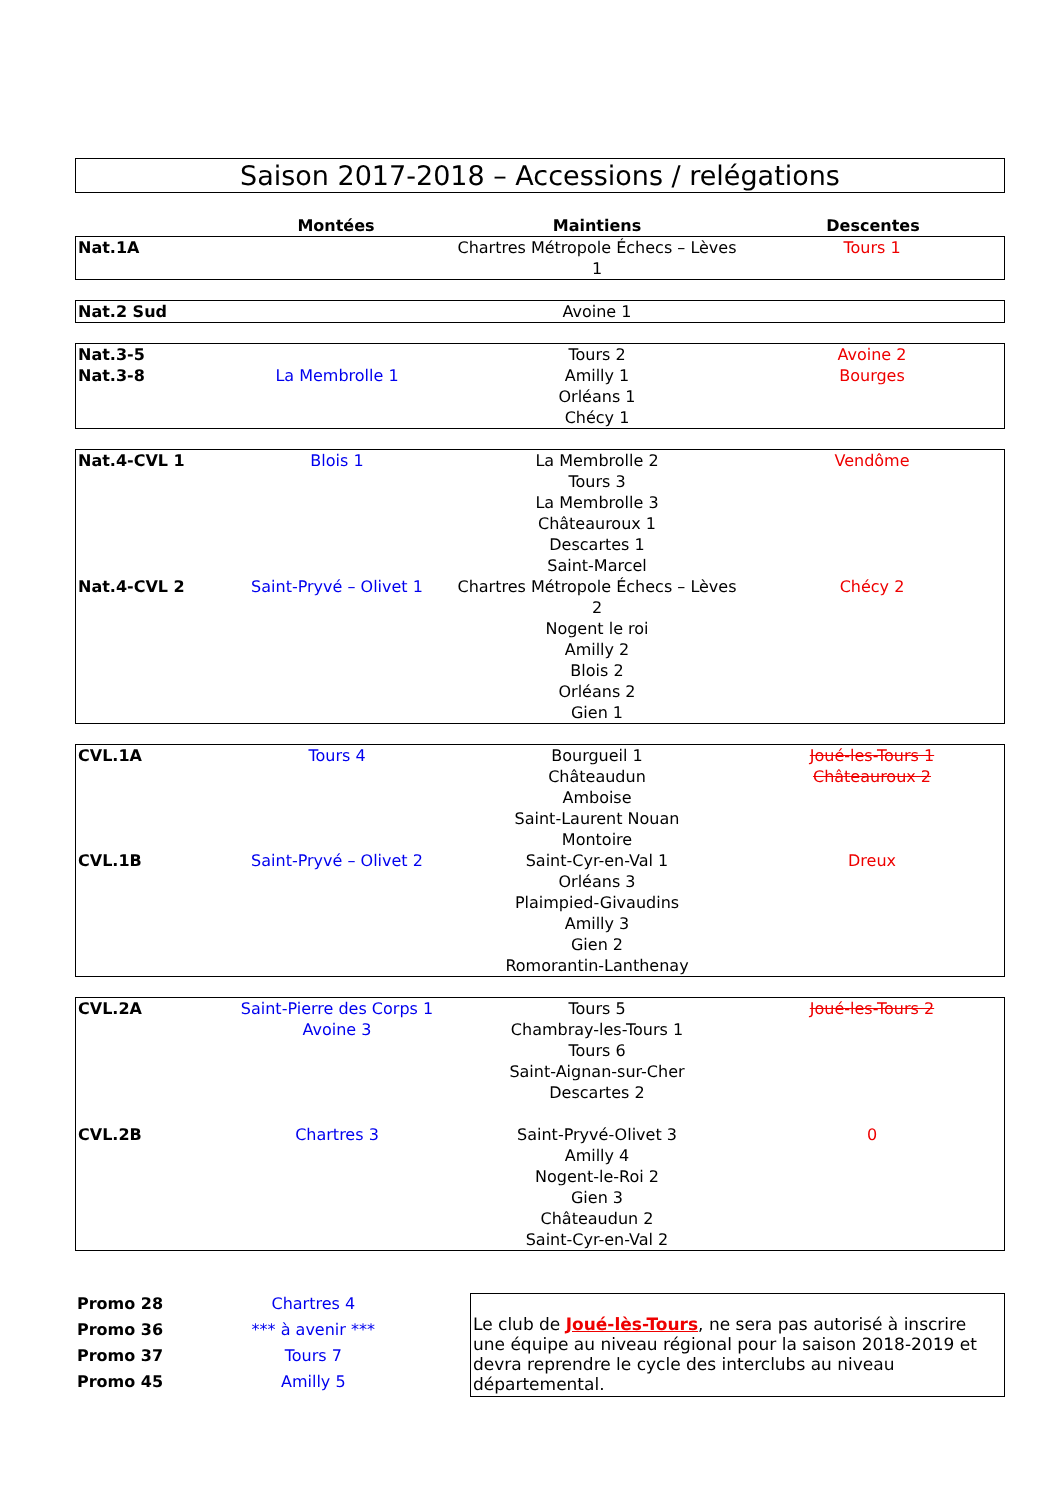Saison 2017-2018 – Accessions / relégations
| | Montées | Maintiens | Descentes |
| --- | --- | --- | --- |
| Nat.1A | | Chartres Métropole Échecs – Lèves 1 | Tours 1 |
| Nat.2 Sud | | Avoine 1 | |
| Nat.3-5 | | Tours 2 | Avoine 2 |
| Nat.3-8 | La Membrolle 1 | Amilly 1 | Bourges |
| | | Orléans 1 | |
| | | Chécy 1 | |
| Nat.4-CVL 1 | Blois 1 | La Membrolle 2 | Vendôme |
| | | Tours 3 | |
| | | La Membrolle 3 | |
| | | Châteauroux 1 | |
| | | Descartes 1 | |
| | | Saint-Marcel | |
| Nat.4-CVL 2 | Saint-Pryvé – Olivet 1 | Chartres Métropole Échecs – Lèves 2 | Chécy 2 |
| | | Nogent le roi | |
| | | Amilly 2 | |
| | | Blois 2 | |
| | | Orléans 2 | |
| | | Gien 1 | |
| CVL.1A | Tours 4 | Bourgueil 1 | Joué-les-Tours 1 |
| | | Châteaudun | Châteauroux 2 |
| | | Amboise | |
| | | Saint-Laurent Nouan | |
| | | Montoire | |
| CVL.1B | Saint-Pryvé – Olivet 2 | Saint-Cyr-en-Val 1 | Dreux |
| | | Orléans 3 | |
| | | Plaimpied-Givaudins | |
| | | Amilly 3 | |
| | | Gien 2 | |
| | | Romorantin-Lanthenay | |
| CVL.2A | Saint-Pierre des Corps 1 | Tours 5 | Joué-les-Tours 2 |
| | Avoine 3 | Chambray-les-Tours 1 | |
| | | Tours 6 | |
| | | Saint-Aignan-sur-Cher | |
| | | Descartes 2 | |
| CVL.2B | Chartres 3 | Saint-Pryvé-Olivet 3 | 0 |
| | | Amilly 4 | |
| | | Nogent-le-Roi 2 | |
| | | Gien 3 | |
| | | Châteaudun 2 | |
| | | Saint-Cyr-en-Val 2 | |
| Promo 28 | Chartres 4 |
| Promo 36 | *** à avenir *** |
| Promo 37 | Tours 7 |
| Promo 45 | Amilly 5 |
Le club de Joué-lès-Tours, ne sera pas autorisé à inscrire une équipe au niveau régional pour la saison 2018-2019 et devra reprendre le cycle des interclubs au niveau départemental.